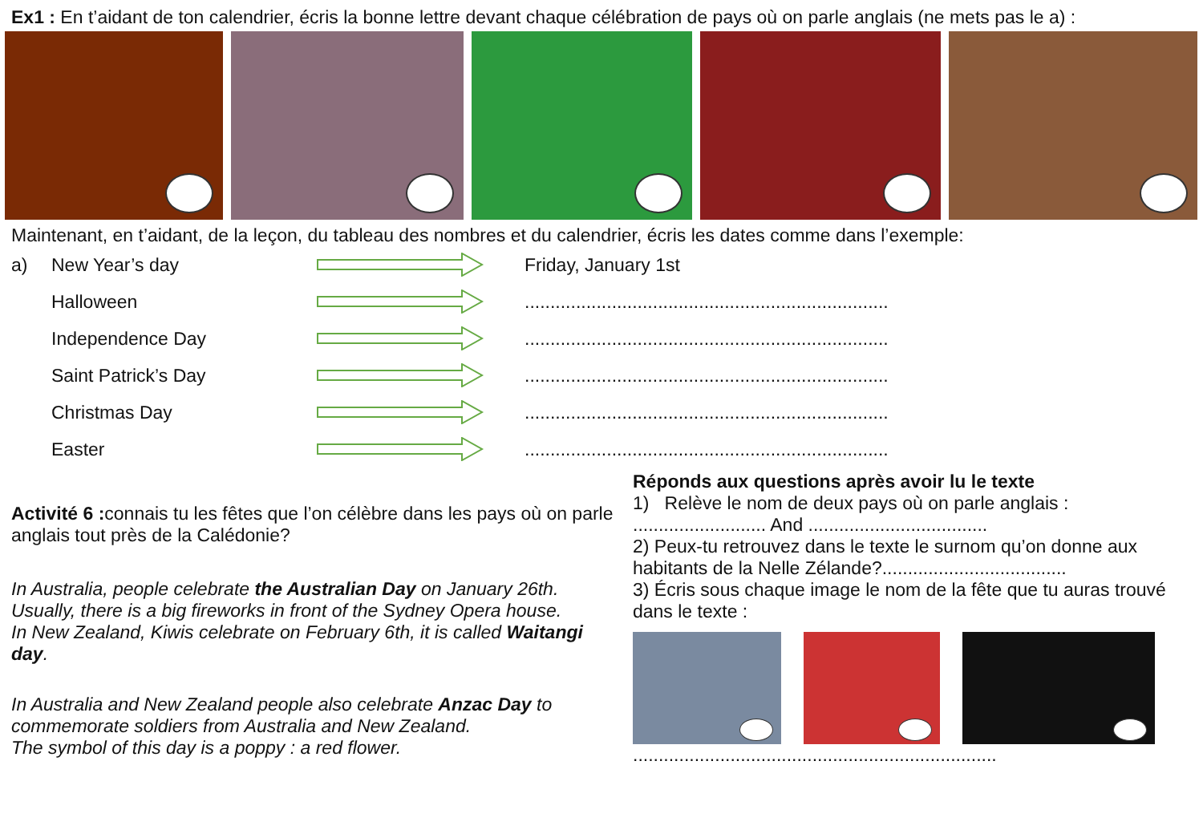Ex1 : En t’aidant de ton calendrier, écris la bonne lettre devant chaque célébration de pays où on parle anglais (ne mets pas le a) :
Maintenant, en t’aidant, de la leçon, du tableau des nombres et du calendrier, écris les dates comme dans l’exemple:
a) New Year’s day Friday, January 1st
Halloween.......................................................................
Independence Day.......................................................................
Saint Patrick’s Day.......................................................................
Christmas Day.......................................................................
Easter.......................................................................
Activité 6 : connais tu les fêtes que l’on célèbre dans les pays où on parle anglais tout près de la Calédonie?
In Australia, people celebrate the Australian Day on January 26th. Usually, there is a big fireworks in front of the Sydney Opera house.
In New Zealand, Kiwis celebrate on February 6th, it is called Waitangi day.
In Australia and New Zealand people also celebrate Anzac Day to commemorate soldiers from Australia and New Zealand.
The symbol of this day is a poppy : a red flower.
Réponds aux questions après avoir lu le texte
1) Relève le nom de deux pays où on parle anglais :
.......................... And ...................................
2) Peux-tu retrouvez dans le texte le surnom qu’on donne aux habitants de la Nelle Zélande?....................................
3) Écris sous chaque image le nom de la fête que tu auras trouvé dans le texte :
.......................................................................